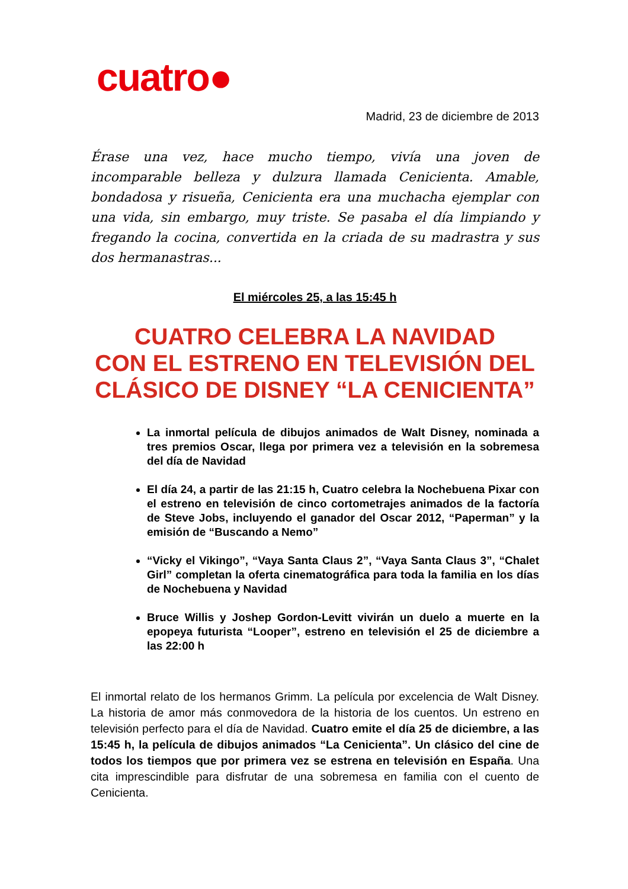cuatro●
Madrid, 23 de diciembre de 2013
Érase una vez, hace mucho tiempo, vivía una joven de incomparable belleza y dulzura llamada Cenicienta. Amable, bondadosa y risueña, Cenicienta era una muchacha ejemplar con una vida, sin embargo, muy triste. Se pasaba el día limpiando y fregando la cocina, convertida en la criada de su madrastra y sus dos hermanastras...
El miércoles 25, a las 15:45 h
CUATRO CELEBRA LA NAVIDAD
CON EL ESTRENO EN TELEVISIÓN DEL CLÁSICO DE DISNEY “LA CENICIENTA”
La inmortal película de dibujos animados de Walt Disney, nominada a tres premios Oscar, llega por primera vez a televisión en la sobremesa del día de Navidad
El día 24, a partir de las 21:15 h, Cuatro celebra la Nochebuena Pixar con el estreno en televisión de cinco cortometrajes animados de la factoría de Steve Jobs, incluyendo el ganador del Oscar 2012, “Paperman” y la emisión de “Buscando a Nemo”
“Vicky el Vikingo”, “Vaya Santa Claus 2”, “Vaya Santa Claus 3”, “Chalet Girl” completan la oferta cinematográfica para toda la familia en los días de Nochebuena y Navidad
Bruce Willis y Joshep Gordon-Levitt vivirán un duelo a muerte en la epopeya futurista “Looper”, estreno en televisión el 25 de diciembre a las 22:00 h
El inmortal relato de los hermanos Grimm. La película por excelencia de Walt Disney. La historia de amor más conmovedora de la historia de los cuentos. Un estreno en televisión perfecto para el día de Navidad. Cuatro emite el día 25 de diciembre, a las 15:45 h, la película de dibujos animados “La Cenicienta”. Un clásico del cine de todos los tiempos que por primera vez se estrena en televisión en España. Una cita imprescindible para disfrutar de una sobremesa en familia con el cuento de Cenicienta.